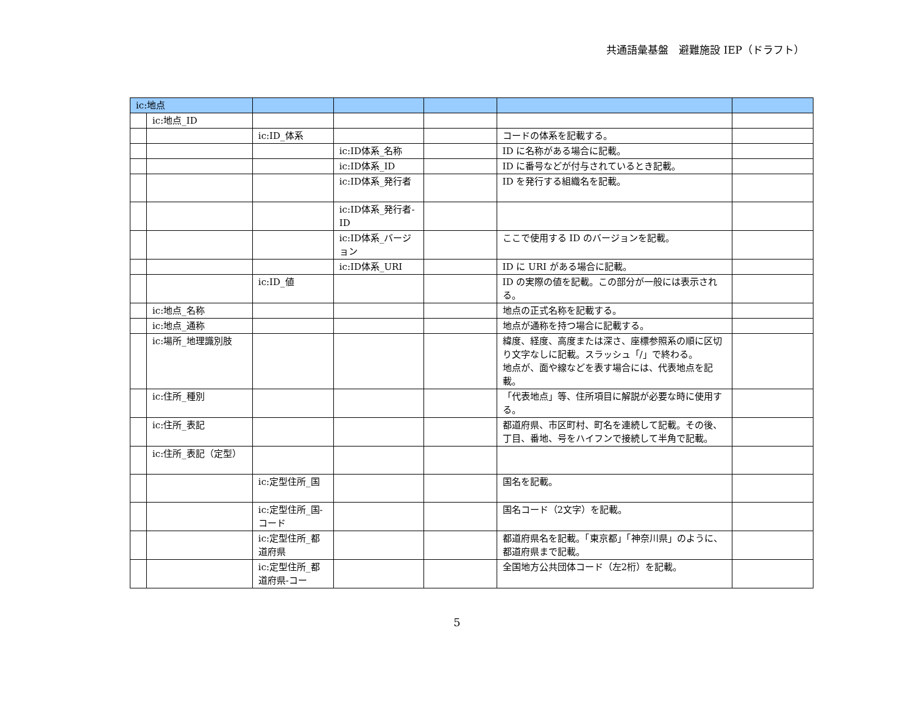共通語彙基盤　避難施設 IEP（ドラフト）
| ic:地点 | | | | | | |
| | ic:地点_ID | | | | | |
| | | ic:ID_体系 | | | コードの体系を記載する。 | |
| | | | ic:ID体系_名称 | | ID に名称がある場合に記載。 | |
| | | | ic:ID体系_ID | | ID に番号などが付与されているとき記載。 | |
| | | | ic:ID体系_発行者 | | ID を発行する組織名を記載。 | |
| | | | ic:ID体系_発行者-ID | | | |
| | | | ic:ID体系_バージョン | | ここで使用する ID のバージョンを記載。 | |
| | | | ic:ID体系_URI | | ID に URI がある場合に記載。 | |
| | | ic:ID_値 | | | ID の実際の値を記載。この部分が一般には表示される。 | |
| | ic:地点_名称 | | | | 地点の正式名称を記載する。 | |
| | ic:地点_通称 | | | | 地点が通称を持つ場合に記載する。 | |
| | ic:場所_地理識別肢 | | | | 緯度、経度、高度または深さ、座標参照系の順に区切り文字なしに記載。スラッシュ「/」で終わる。 地点が、面や線などを表す場合には、代表地点を記載。 | |
| | ic:住所_種別 | | | | 「代表地点」等、住所項目に解説が必要な時に使用する。 | |
| | ic:住所_表記 | | | | 都道府県、市区町村、町名を連続して記載。その後、丁目、番地、号をハイフンで接続して半角で記載。 | |
| | ic:住所_表記（定型） | | | | | |
| | | ic:定型住所_国 | | | 国名を記載。 | |
| | | ic:定型住所_国-コード | | | 国名コード（2文字）を記載。 | |
| | | ic:定型住所_都道府県 | | | 都道府県名を記載。「東京都」「神奈川県」のように、都道府県まで記載。 | |
| | | ic:定型住所_都道府県-コー | | | 全国地方公共団体コード（左2桁）を記載。 | |
5